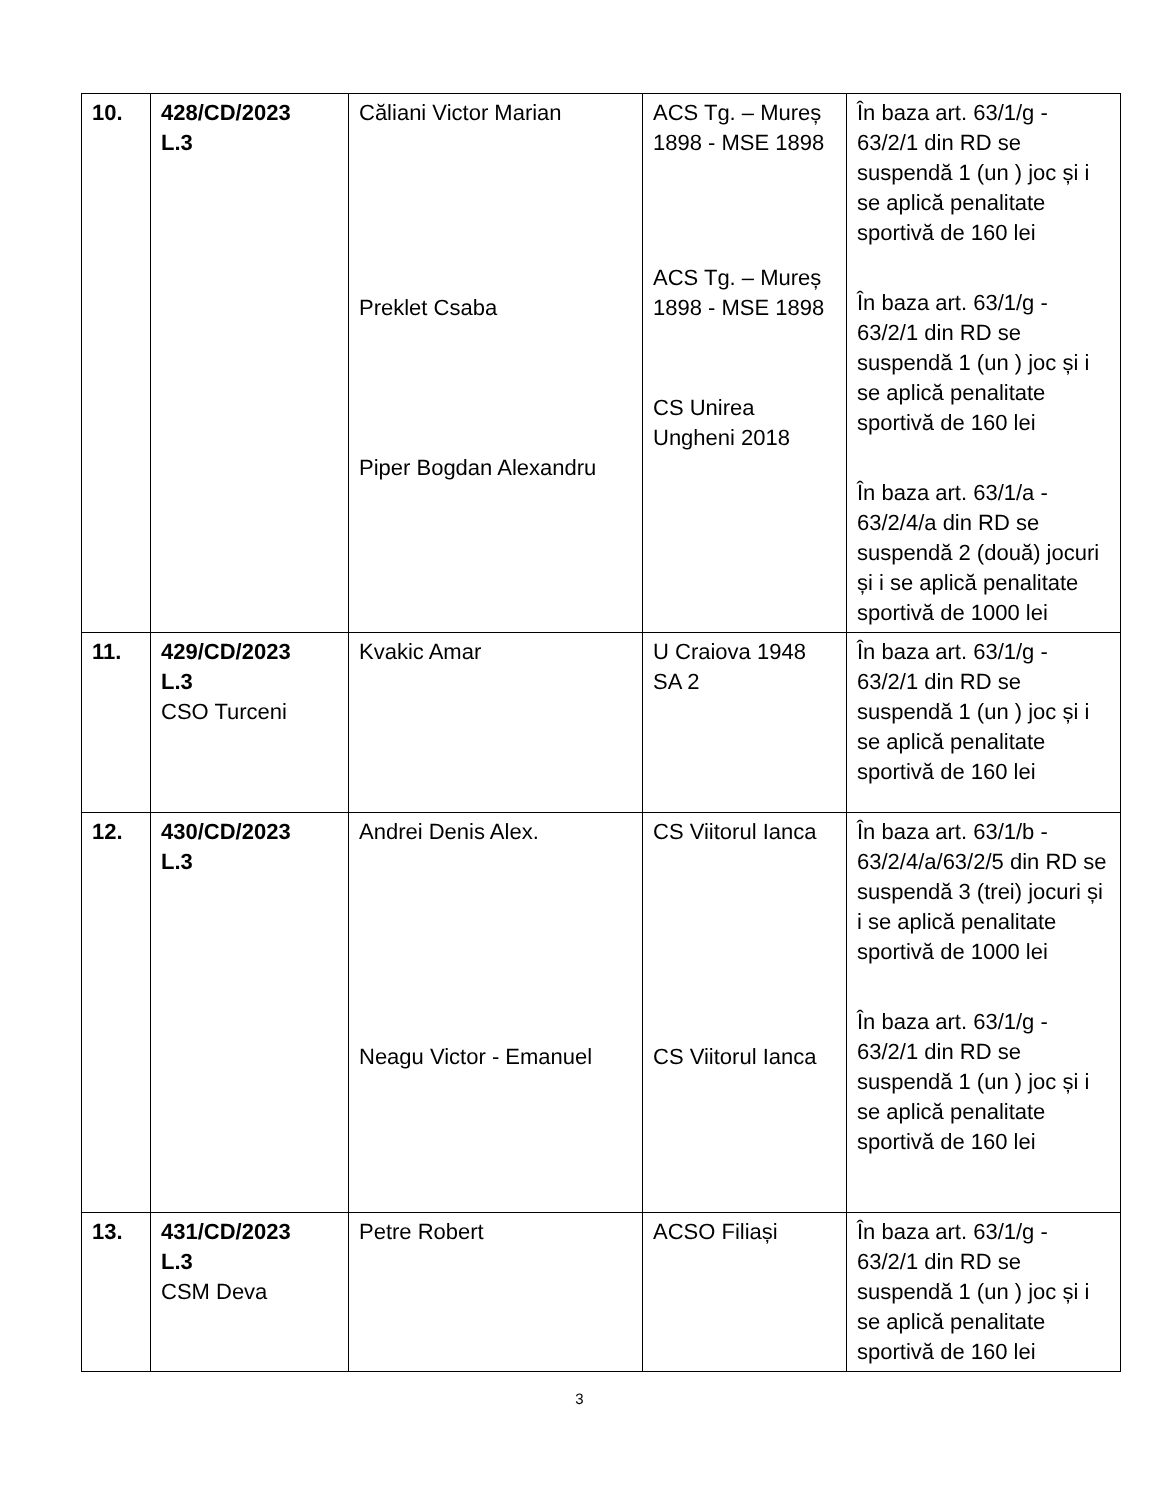| 10. | 428/CD/2023 L.3 | Căliani Victor Marian Preklet Csaba Piper Bogdan Alexandru | ACS Tg. – Mureș 1898 - MSE 1898 ACS Tg. – Mureș 1898 - MSE 1898 CS Unirea Ungheni 2018 | În baza art. 63/1/g - 63/2/1 din RD se suspendă 1 (un ) joc și i se aplică penalitate sportivă de 160 lei În baza art. 63/1/g - 63/2/1 din RD se suspendă 1 (un ) joc și i se aplică penalitate sportivă de 160 lei În baza art. 63/1/a - 63/2/4/a din RD se suspendă 2 (două) jocuri și i se aplică penalitate sportivă de 1000 lei |
| 11. | 429/CD/2023 L.3 CSO Turceni | Kvakic Amar | U Craiova 1948 SA 2 | În baza art. 63/1/g - 63/2/1 din RD se suspendă 1 (un ) joc și i se aplică penalitate sportivă de 160 lei |
| 12. | 430/CD/2023 L.3 | Andrei Denis Alex. Neagu Victor - Emanuel | CS Viitorul Ianca CS Viitorul Ianca | În baza art. 63/1/b - 63/2/4/a/63/2/5 din RD se suspendă 3 (trei) jocuri și i se aplică penalitate sportivă de 1000 lei În baza art. 63/1/g - 63/2/1 din RD se suspendă 1 (un ) joc și i se aplică penalitate sportivă de 160 lei |
| 13. | 431/CD/2023 L.3 CSM Deva | Petre Robert | ACSO Filiași | În baza art. 63/1/g - 63/2/1 din RD se suspendă 1 (un ) joc și i se aplică penalitate sportivă de 160 lei |
3